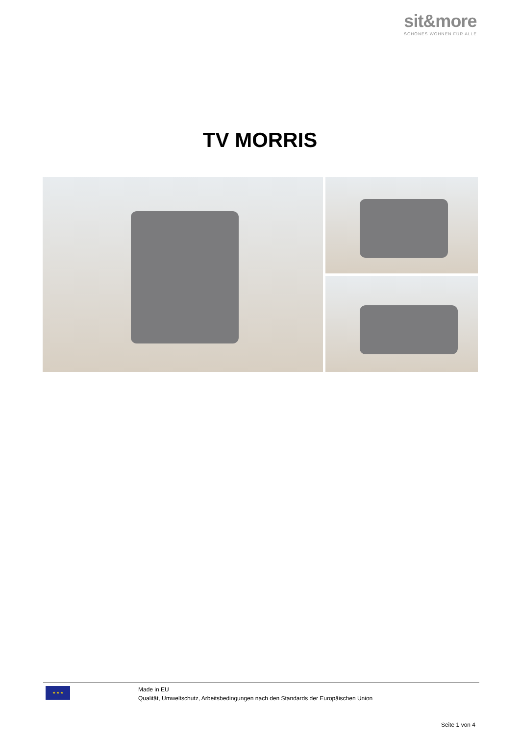sit&more
SCHÖNES WOHNEN FÜR ALLE
TV MORRIS
★ ★ ★
Made in EU
Qualität, Umweltschutz, Arbeitsbedingungen nach den Standards der Europäischen Union
Seite 1 von 4